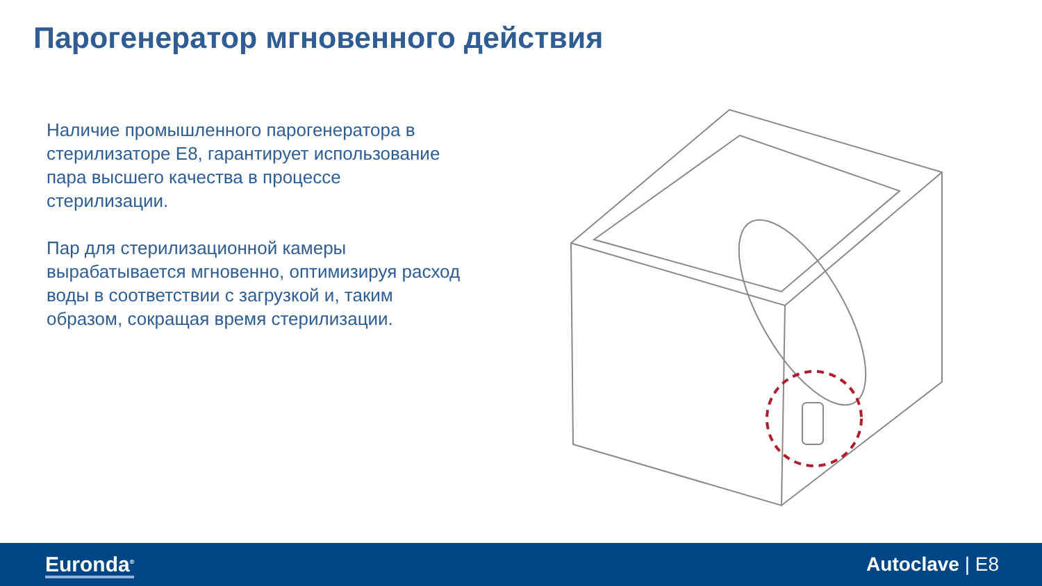Парогенератор мгновенного действия
Наличие промышленного парогенератора в стерилизаторе E8, гарантирует использование пара высшего качества в процессе стерилизации.
Пар для стерилизационной камеры вырабатывается мгновенно, оптимизируя расход воды в соответствии с загрузкой и, таким образом, сокращая время стерилизации.
Euronda<sup>®</sup> Autoclave | E8